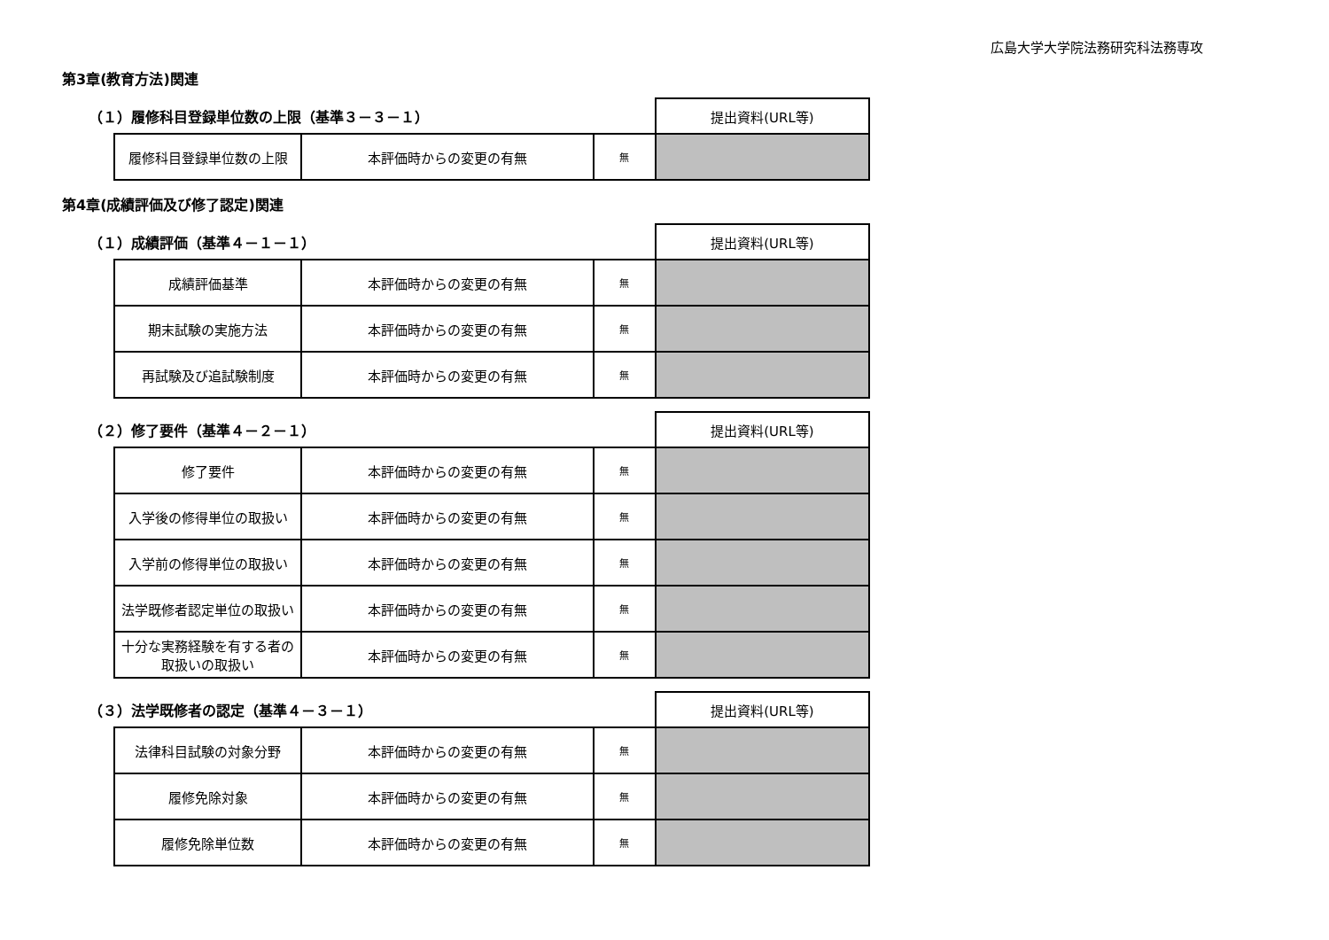広島大学大学院法務研究科法務専攻
第3章(教育方法)関連
| （１）履修科目登録単位数の上限（基準３－３－１） | | | | 提出資料(URL等) |
| | 履修科目登録単位数の上限 | 本評価時からの変更の有無 | 無 | |
第4章(成績評価及び修了認定)関連
| （１）成績評価（基準４－１－１） | | | | 提出資料(URL等) |
| | 成績評価基準 | 本評価時からの変更の有無 | 無 | |
| | 期末試験の実施方法 | 本評価時からの変更の有無 | 無 | |
| | 再試験及び追試験制度 | 本評価時からの変更の有無 | 無 | |
| （２）修了要件（基準４－２－１） | | | | 提出資料(URL等) |
| | 修了要件 | 本評価時からの変更の有無 | 無 | |
| | 入学後の修得単位の取扱い | 本評価時からの変更の有無 | 無 | |
| | 入学前の修得単位の取扱い | 本評価時からの変更の有無 | 無 | |
| | 法学既修者認定単位の取扱い | 本評価時からの変更の有無 | 無 | |
| | 十分な実務経験を有する者の取扱いの取扱い | 本評価時からの変更の有無 | 無 | |
| （３）法学既修者の認定（基準４－３－１） | | | | 提出資料(URL等) |
| | 法律科目試験の対象分野 | 本評価時からの変更の有無 | 無 | |
| | 履修免除対象 | 本評価時からの変更の有無 | 無 | |
| | 履修免除単位数 | 本評価時からの変更の有無 | 無 | |